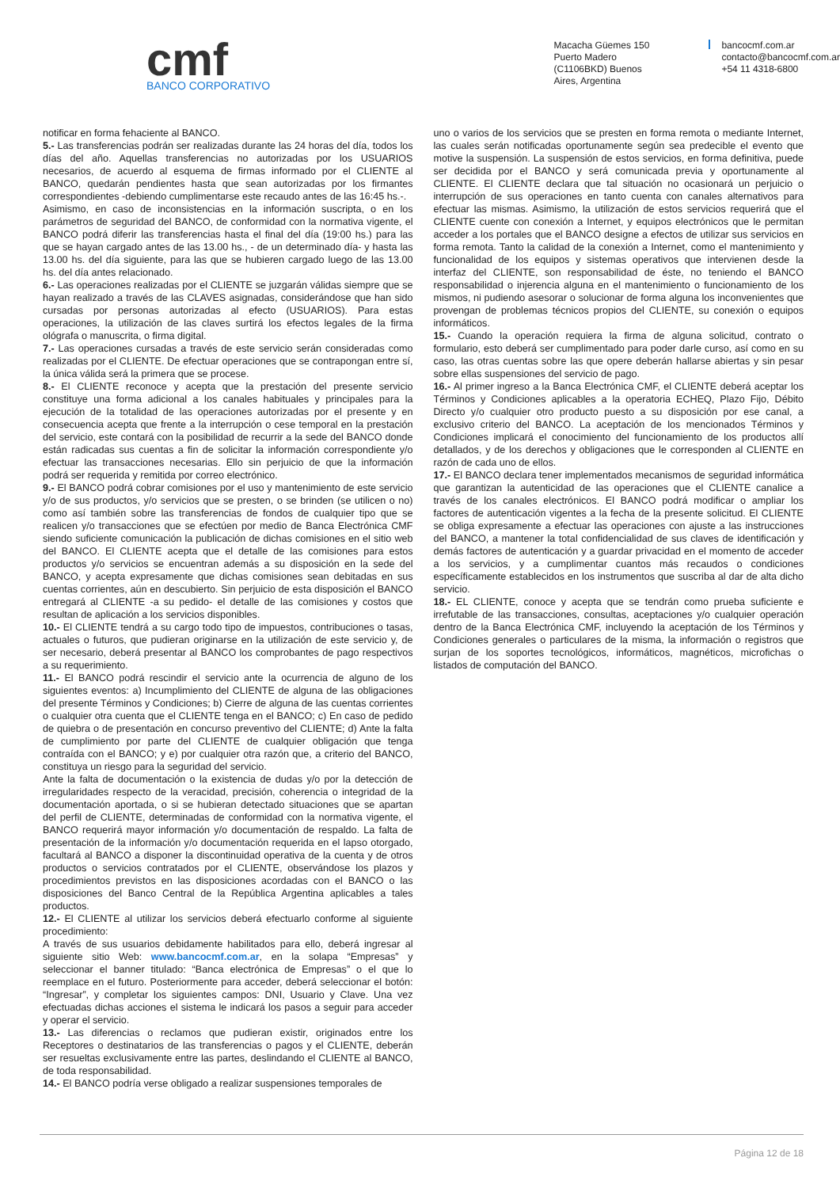cmf
BANCO CORPORATIVO
Macacha Güemes 150
Puerto Madero
(C1106BKD) Buenos
Aires, Argentina
bancocmf.com.ar
contacto@bancocmf.com.ar
+54 11 4318-6800
notificar en forma fehaciente al BANCO.
5.- Las transferencias podrán ser realizadas durante las 24 horas del día, todos los días del año. Aquellas transferencias no autorizadas por los USUARIOS necesarios, de acuerdo al esquema de firmas informado por el CLIENTE al BANCO, quedarán pendientes hasta que sean autorizadas por los firmantes correspondientes -debiendo cumplimentarse este recaudo antes de las 16:45 hs.-.
Asimismo, en caso de inconsistencias en la información suscripta, o en los parámetros de seguridad del BANCO, de conformidad con la normativa vigente, el BANCO podrá diferir las transferencias hasta el final del día (19:00 hs.) para las que se hayan cargado antes de las 13.00 hs., - de un determinado día- y hasta las 13.00 hs. del día siguiente, para las que se hubieren cargado luego de las 13.00 hs. del día antes relacionado.
6.- Las operaciones realizadas por el CLIENTE se juzgarán válidas siempre que se hayan realizado a través de las CLAVES asignadas, considerándose que han sido cursadas por personas autorizadas al efecto (USUARIOS). Para estas operaciones, la utilización de las claves surtirá los efectos legales de la firma ológrafa o manuscrita, o firma digital.
7.- Las operaciones cursadas a través de este servicio serán consideradas como realizadas por el CLIENTE. De efectuar operaciones que se contrapongan entre sí, la única válida será la primera que se procese.
8.- El CLIENTE reconoce y acepta que la prestación del presente servicio constituye una forma adicional a los canales habituales y principales para la ejecución de la totalidad de las operaciones autorizadas por el presente y en consecuencia acepta que frente a la interrupción o cese temporal en la prestación del servicio, este contará con la posibilidad de recurrir a la sede del BANCO donde están radicadas sus cuentas a fin de solicitar la información correspondiente y/o efectuar las transacciones necesarias. Ello sin perjuicio de que la información podrá ser requerida y remitida por correo electrónico.
9.- El BANCO podrá cobrar comisiones por el uso y mantenimiento de este servicio y/o de sus productos, y/o servicios que se presten, o se brinden (se utilicen o no) como así también sobre las transferencias de fondos de cualquier tipo que se realicen y/o transacciones que se efectúen por medio de Banca Electrónica CMF siendo suficiente comunicación la publicación de dichas comisiones en el sitio web del BANCO. El CLIENTE acepta que el detalle de las comisiones para estos productos y/o servicios se encuentran además a su disposición en la sede del BANCO, y acepta expresamente que dichas comisiones sean debitadas en sus cuentas corrientes, aún en descubierto. Sin perjuicio de esta disposición el BANCO entregará al CLIENTE -a su pedido- el detalle de las comisiones y costos que resultan de aplicación a los servicios disponibles.
10.- El CLIENTE tendrá a su cargo todo tipo de impuestos, contribuciones o tasas, actuales o futuros, que pudieran originarse en la utilización de este servicio y, de ser necesario, deberá presentar al BANCO los comprobantes de pago respectivos a su requerimiento.
11.- El BANCO podrá rescindir el servicio ante la ocurrencia de alguno de los siguientes eventos: a) Incumplimiento del CLIENTE de alguna de las obligaciones del presente Términos y Condiciones; b) Cierre de alguna de las cuentas corrientes o cualquier otra cuenta que el CLIENTE tenga en el BANCO; c) En caso de pedido de quiebra o de presentación en concurso preventivo del CLIENTE; d) Ante la falta de cumplimiento por parte del CLIENTE de cualquier obligación que tenga contraída con el BANCO; y e) por cualquier otra razón que, a criterio del BANCO, constituya un riesgo para la seguridad del servicio.
Ante la falta de documentación o la existencia de dudas y/o por la detección de irregularidades respecto de la veracidad, precisión, coherencia o integridad de la documentación aportada, o si se hubieran detectado situaciones que se apartan del perfil de CLIENTE, determinadas de conformidad con la normativa vigente, el BANCO requerirá mayor información y/o documentación de respaldo. La falta de presentación de la información y/o documentación requerida en el lapso otorgado, facultará al BANCO a disponer la discontinuidad operativa de la cuenta y de otros productos o servicios contratados por el CLIENTE, observándose los plazos y procedimientos previstos en las disposiciones acordadas con el BANCO o las disposiciones del Banco Central de la República Argentina aplicables a tales productos.
12.- El CLIENTE al utilizar los servicios deberá efectuarlo conforme al siguiente procedimiento:
A través de sus usuarios debidamente habilitados para ello, deberá ingresar al siguiente sitio Web: www.bancocmf.com.ar, en la solapa “Empresas” y seleccionar el banner titulado: “Banca electrónica de Empresas” o el que lo reemplace en el futuro. Posteriormente para acceder, deberá seleccionar el botón: “Ingresar”, y completar los siguientes campos: DNI, Usuario y Clave. Una vez efectuadas dichas acciones el sistema le indicará los pasos a seguir para acceder y operar el servicio.
13.- Las diferencias o reclamos que pudieran existir, originados entre los Receptores o destinatarios de las transferencias o pagos y el CLIENTE, deberán ser resueltas exclusivamente entre las partes, deslindando el CLIENTE al BANCO, de toda responsabilidad.
14.- El BANCO podría verse obligado a realizar suspensiones temporales de
uno o varios de los servicios que se presten en forma remota o mediante Internet, las cuales serán notificadas oportunamente según sea predecible el evento que motive la suspensión. La suspensión de estos servicios, en forma definitiva, puede ser decidida por el BANCO y será comunicada previa y oportunamente al CLIENTE. El CLIENTE declara que tal situación no ocasionará un perjuicio o interrupción de sus operaciones en tanto cuenta con canales alternativos para efectuar las mismas. Asimismo, la utilización de estos servicios requerirá que el CLIENTE cuente con conexión a Internet, y equipos electrónicos que le permitan acceder a los portales que el BANCO designe a efectos de utilizar sus servicios en forma remota. Tanto la calidad de la conexión a Internet, como el mantenimiento y funcionalidad de los equipos y sistemas operativos que intervienen desde la interfaz del CLIENTE, son responsabilidad de éste, no teniendo el BANCO responsabilidad o injerencia alguna en el mantenimiento o funcionamiento de los mismos, ni pudiendo asesorar o solucionar de forma alguna los inconvenientes que provengan de problemas técnicos propios del CLIENTE, su conexión o equipos informáticos.
15.- Cuando la operación requiera la firma de alguna solicitud, contrato o formulario, esto deberá ser cumplimentado para poder darle curso, así como en su caso, las otras cuentas sobre las que opere deberán hallarse abiertas y sin pesar sobre ellas suspensiones del servicio de pago.
16.- Al primer ingreso a la Banca Electrónica CMF, el CLIENTE deberá aceptar los Términos y Condiciones aplicables a la operatoria ECHEQ, Plazo Fijo, Débito Directo y/o cualquier otro producto puesto a su disposición por ese canal, a exclusivo criterio del BANCO. La aceptación de los mencionados Términos y Condiciones implicará el conocimiento del funcionamiento de los productos allí detallados, y de los derechos y obligaciones que le corresponden al CLIENTE en razón de cada uno de ellos.
17.- El BANCO declara tener implementados mecanismos de seguridad informática que garantizan la autenticidad de las operaciones que el CLIENTE canalice a través de los canales electrónicos. El BANCO podrá modificar o ampliar los factores de autenticación vigentes a la fecha de la presente solicitud. El CLIENTE se obliga expresamente a efectuar las operaciones con ajuste a las instrucciones del BANCO, a mantener la total confidencialidad de sus claves de identificación y demás factores de autenticación y a guardar privacidad en el momento de acceder a los servicios, y a cumplimentar cuantos más recaudos o condiciones específicamente establecidos en los instrumentos que suscriba al dar de alta dicho servicio.
18.- EL CLIENTE, conoce y acepta que se tendrán como prueba suficiente e irrefutable de las transacciones, consultas, aceptaciones y/o cualquier operación dentro de la Banca Electrónica CMF, incluyendo la aceptación de los Términos y Condiciones generales o particulares de la misma, la información o registros que surjan de los soportes tecnológicos, informáticos, magnéticos, microfichas o listados de computación del BANCO.
Página 12 de 18